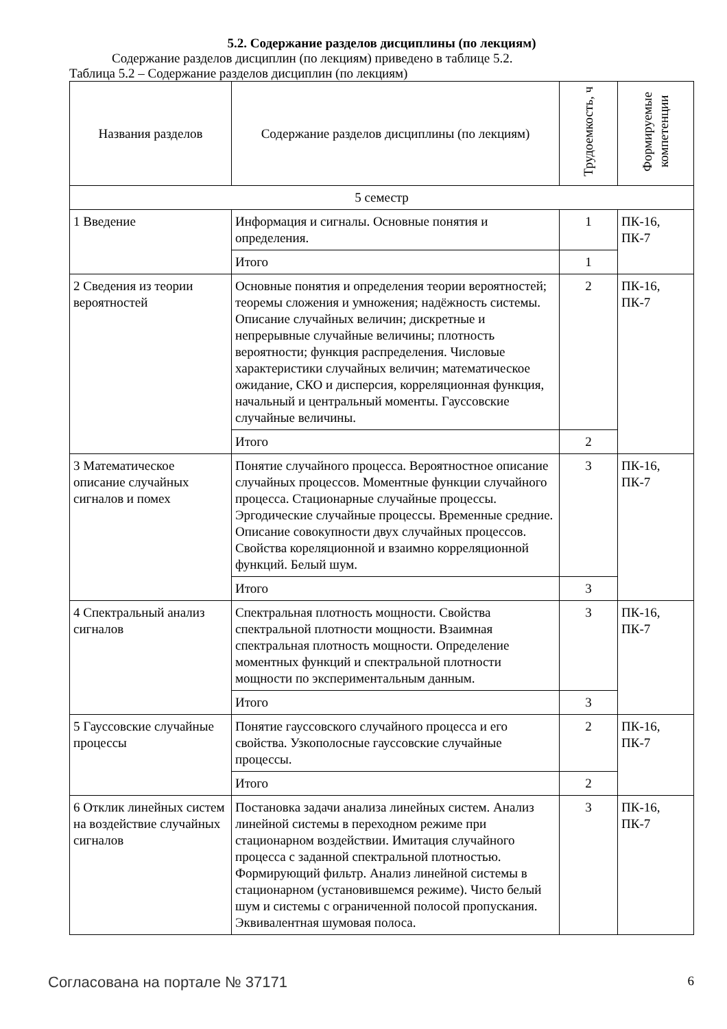5.2. Содержание разделов дисциплины (по лекциям)
Содержание разделов дисциплин (по лекциям) приведено в таблице 5.2.
Таблица 5.2 – Содержание разделов дисциплин (по лекциям)
| Названия разделов | Содержание разделов дисциплины (по лекциям) | Трудоемкость, ч | Формируемые компетенции |
| --- | --- | --- | --- |
| 5 семестр | | | |
| 1 Введение | Информация и сигналы. Основные понятия и определения. | 1 | ПК-16, ПК-7 |
| | Итого | 1 | |
| 2 Сведения из теории вероятностей | Основные понятия и определения теории вероятностей; теоремы сложения и умножения; надёжность системы. Описание случайных величин; дискретные и непрерывные случайные величины; плотность вероятности; функция распределения. Числовые характеристики случайных величин; математическое ожидание, СКО и дисперсия, корреляционная функция, начальный и центральный моменты. Гауссовские случайные величины. | 2 | ПК-16, ПК-7 |
| | Итого | 2 | |
| 3 Математическое описание случайных сигналов и помех | Понятие случайного процесса. Вероятностное описание случайных процессов. Моментные функции случайного процесса. Стационарные случайные процессы. Эргодические случайные процессы. Временные средние. Описание совокупности двух случайных процессов. Свойства кореляционной и взаимно корреляционной функций. Белый шум. | 3 | ПК-16, ПК-7 |
| | Итого | 3 | |
| 4 Спектральный анализ сигналов | Спектральная плотность мощности. Свойства спектральной плотности мощности. Взаимная спектральная плотность мощности. Определение моментных функций и спектральной плотности мощности по экспериментальным данным. | 3 | ПК-16, ПК-7 |
| | Итого | 3 | |
| 5 Гауссовские случайные процессы | Понятие гауссовского случайного процесса и его свойства. Узкополосные гауссовские случайные процессы. | 2 | ПК-16, ПК-7 |
| | Итого | 2 | |
| 6 Отклик линейных систем на воздействие случайных сигналов | Постановка задачи анализа линейных систем. Анализ линейной системы в переходном режиме при стационарном воздействии. Имитация случайного процесса с заданной спектральной плотностью. Формирующий фильтр. Анализ линейной системы в стационарном (установившемся режиме). Чисто белый шум и системы с ограниченной полосой пропускания. Эквивалентная шумовая полоса. | 3 | ПК-16, ПК-7 |
Согласована на портале № 37171 6